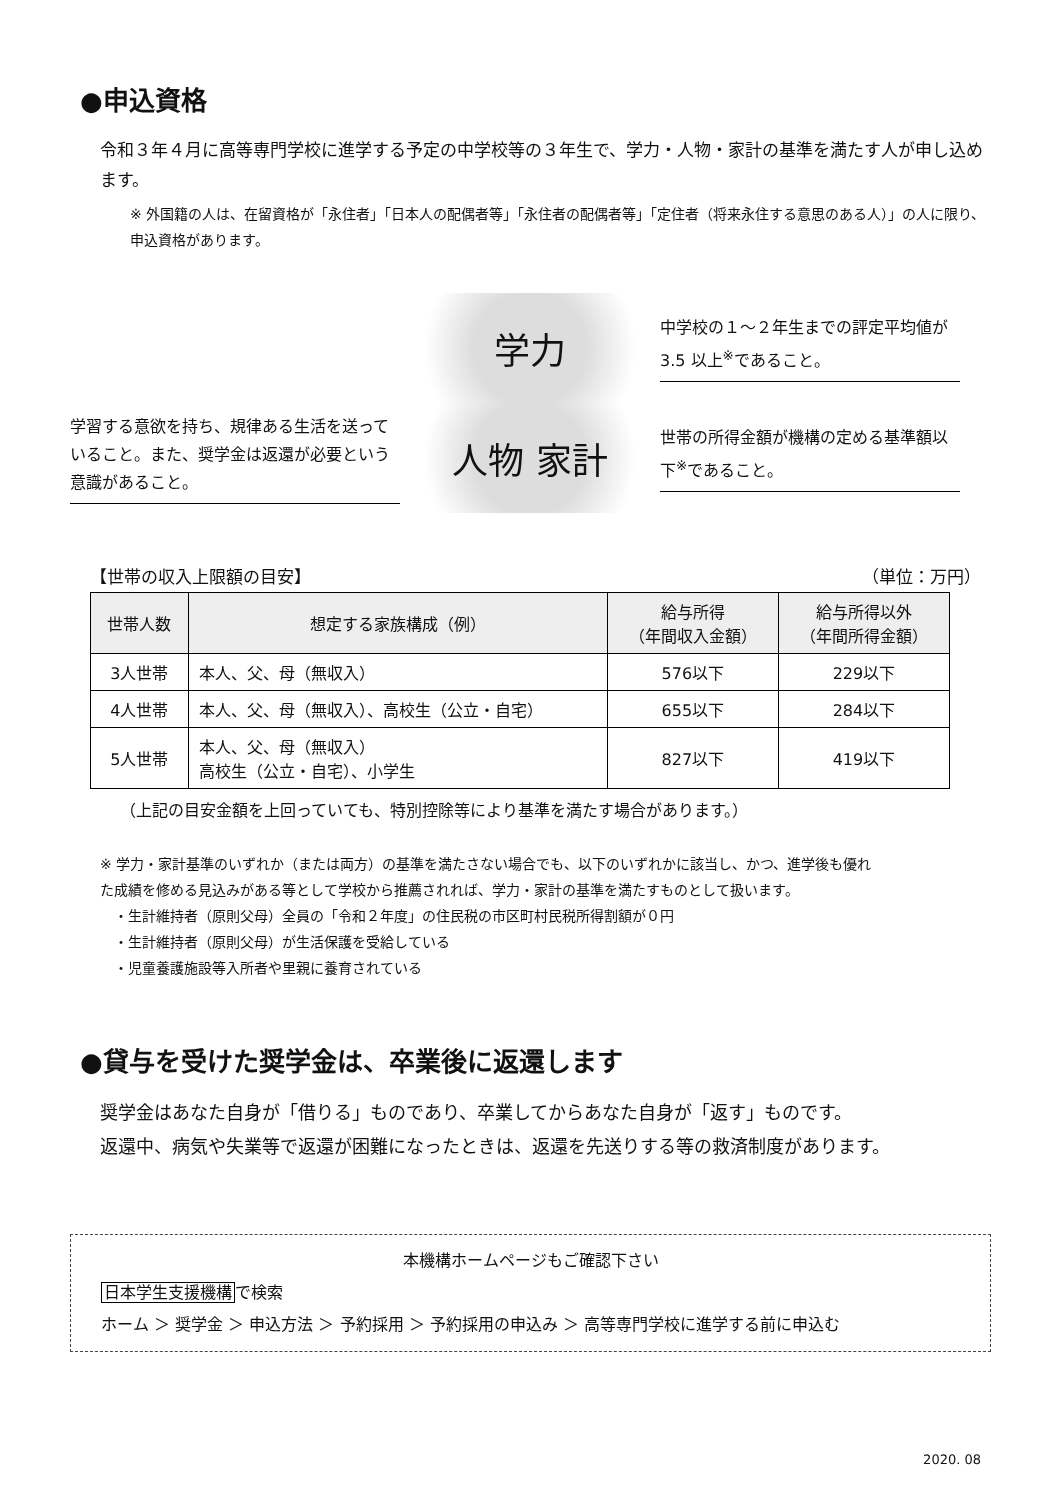●申込資格
令和３年４月に高等専門学校に進学する予定の中学校等の３年生で、学力・人物・家計の基準を満たす人が申し込めます。
※ 外国籍の人は、在留資格が「永住者」「日本人の配偶者等」「永住者の配偶者等」「定住者（将来永住する意思のある人）」の人に限り、申込資格があります。
学力
中学校の１～２年生までの評定平均値が 3.5 以上<sup>※</sup>であること。
学習する意欲を持ち、規律ある生活を送っていること。また、奨学金は返還が必要という意識があること。
人物 家計
世帯の所得金額が機構の定める基準額以下<sup>※</sup>であること。
【世帯の収入上限額の目安】 （単位：万円）
| 世帯人数 | 想定する家族構成（例） | 給与所得 （年間収入金額） | 給与所得以外 （年間所得金額） |
| --- | --- | --- | --- |
| 3人世帯 | 本人、父、母（無収入） | 576以下 | 229以下 |
| 4人世帯 | 本人、父、母（無収入）、高校生（公立・自宅） | 655以下 | 284以下 |
| 5人世帯 | 本人、父、母（無収入） 高校生（公立・自宅）、小学生 | 827以下 | 419以下 |
（上記の目安金額を上回っていても、特別控除等により基準を満たす場合があります。）
※ 学力・家計基準のいずれか（または両方）の基準を満たさない場合でも、以下のいずれかに該当し、かつ、進学後も優れた成績を修める見込みがある等として学校から推薦されれば、学力・家計の基準を満たすものとして扱います。
　・生計維持者（原則父母）全員の「令和２年度」の住民税の市区町村民税所得割額が０円
　・生計維持者（原則父母）が生活保護を受給している
　・児童養護施設等入所者や里親に養育されている
●貸与を受けた奨学金は、卒業後に返還します
奨学金はあなた自身が「借りる」ものであり、卒業してからあなた自身が「返す」ものです。
返還中、病気や失業等で返還が困難になったときは、返還を先送りする等の救済制度があります。
本機構ホームページもご確認下さい
日本学生支援機構で検索
ホーム ＞ 奨学金 ＞ 申込方法 ＞ 予約採用 ＞ 予約採用の申込み ＞ 高等専門学校に進学する前に申込む
2020. 08